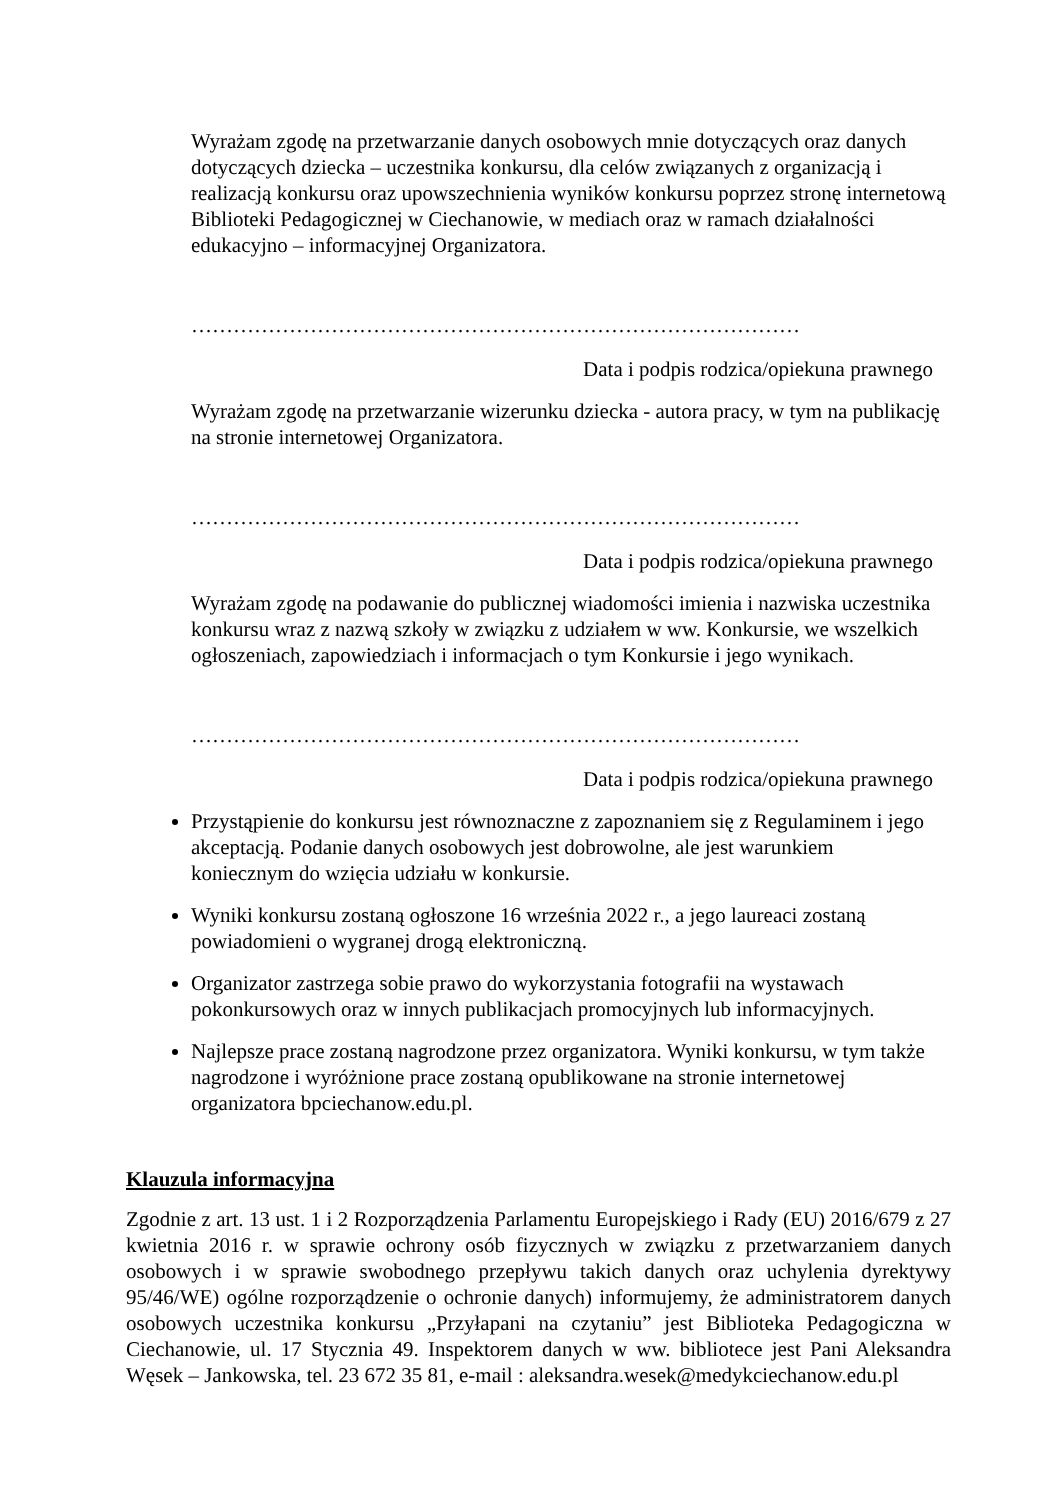Wyrażam zgodę na przetwarzanie danych osobowych mnie dotyczących oraz danych dotyczących dziecka – uczestnika konkursu, dla celów związanych z organizacją i realizacją konkursu oraz upowszechnienia wyników konkursu poprzez stronę internetową Biblioteki Pedagogicznej w Ciechanowie, w mediach oraz w ramach działalności edukacyjno – informacyjnej Organizatora.
……………………………………………………………………………
Data i podpis rodzica/opiekuna prawnego
Wyrażam zgodę na przetwarzanie wizerunku dziecka - autora pracy, w tym na publikację na stronie internetowej Organizatora.
……………………………………………………………………………
Data i podpis rodzica/opiekuna prawnego
Wyrażam zgodę na podawanie do publicznej wiadomości imienia i nazwiska uczestnika konkursu wraz z nazwą szkoły w związku z udziałem w ww. Konkursie, we wszelkich ogłoszeniach, zapowiedziach i informacjach o tym Konkursie i jego wynikach.
……………………………………………………………………………
Data i podpis rodzica/opiekuna prawnego
Przystąpienie do konkursu jest równoznaczne z zapoznaniem się z Regulaminem i jego akceptacją. Podanie danych osobowych jest dobrowolne, ale jest warunkiem koniecznym do wzięcia udziału w konkursie.
Wyniki konkursu zostaną ogłoszone 16 września 2022 r., a jego laureaci zostaną powiadomieni o wygranej drogą elektroniczną.
Organizator zastrzega sobie prawo do wykorzystania fotografii na wystawach pokonkursowych oraz w innych publikacjach promocyjnych lub informacyjnych.
Najlepsze prace zostaną nagrodzone przez organizatora. Wyniki konkursu, w tym także nagrodzone i wyróżnione prace zostaną opublikowane na stronie internetowej organizatora bpciechanow.edu.pl.
Klauzula informacyjna
Zgodnie z art. 13 ust. 1 i 2 Rozporządzenia Parlamentu Europejskiego i Rady (EU) 2016/679 z 27 kwietnia 2016 r. w sprawie ochrony osób fizycznych w związku z przetwarzaniem danych osobowych i w sprawie swobodnego przepływu takich danych oraz uchylenia dyrektywy 95/46/WE) ogólne rozporządzenie o ochronie danych) informujemy, że administratorem danych osobowych uczestnika konkursu „Przyłapani na czytaniu” jest Biblioteka Pedagogiczna w Ciechanowie, ul. 17 Stycznia 49. Inspektorem danych w ww. bibliotece jest Pani Aleksandra Węsek – Jankowska, tel. 23 672 35 81, e-mail : aleksandra.wesek@medykciechanow.edu.pl